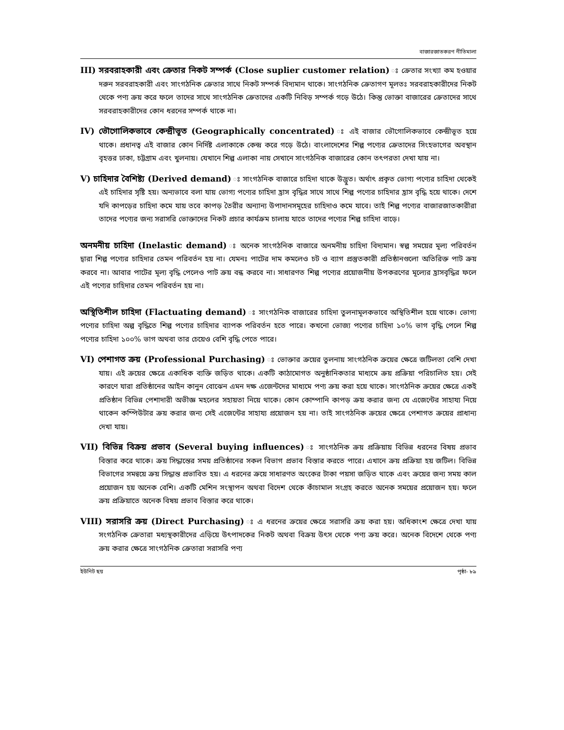বাজারজাতকরণ নীতিমালা
III) সরবরাহকারী এবং ক্রেতার নিকট সম্পর্ক (Close suplier customer relation) ঃ ক্রেতার সংখ্যা কম হওয়ার দরুন সরবরাহকারী এবং সাংগঠনিক ক্রেতার সাথে নিকট সম্পর্ক বিদ্যমান থাকে। সাংগঠনিক ক্রেতাগণ মূলতঃ সরবরাহকারীদের নিকট থেকে পণ্য ক্রয় করে ফলে তাদের সাথে সাংগঠনিক ক্রেতাদের একটি নিবিড় সম্পর্ক গড়ে উঠে। কিন্তু ভোক্তা বাজারের ক্রেতাদের সাথে সরবরাহকারীদের কোন ধরনের সম্পর্ক থাকে না।
IV) ভৌগোলিকভাবে কেন্দ্রীভূত (Geographically concentrated) ঃ এই বাজার ভৌগোলিকভাবে কেন্দ্রীভূত হয়ে থাকে। প্রধানত্ব এই বাজার কোন নির্দিষ্ট এলাকাকে কেন্দ্র করে গড়ে উঠে। বাংলাদেশের শিল্প পণ্যের ক্রেতাদের সিংহভাগের অবস্থান বৃহত্তর ঢাকা, চট্টগ্রাম এবং খুলনায়। যেখানে শিল্প এলাকা নায় সেখানে সাংগঠনিক বাজারের কোন তৎপরতা দেখা যায় না।
V) চাহিদার বৈশিষ্ট্য (Derived demand) ঃ সাংগঠনিক বাজারে চাহিদা থাকে উদ্ভুত। অর্থাৎ প্রকৃত ভোগ্য পণ্যের চাহিদা থেকেই এই চাহিদার সৃষ্টি হয়। অন্যভাবে বলা যায় ভোগ্য পণ্যের চাহিদা হ্রাস বৃদ্ধির সাথে সাথে শিল্প পণ্যের চাহিদার হ্রাস বৃদ্ধি হয়ে থাকে। দেশে যদি কাপড়ের চাহিদা কমে যায় তবে কাপড় তৈরীর অন্যান্য উপাদানসমূহের চাহিদাও কমে যাবে। তাই শিল্প পণ্যের বাজারজাতকারীরা তাদের পণ্যের জন্য সরাসরি ভোক্তাদের নিকট প্রচার কার্যক্রম চালায় যাতে তাদের পণ্যের শিল্প চাহিদা বাড়ে।
অনমনীয় চাহিদা (Inelastic demand) ঃ অনেক সাংগঠনিক বাজারে অনমনীয় চাহিদা বিদ্যমান। স্বল্প সময়ের মূল্য পরিবর্তন দ্বারা শিল্প পণ্যের চাহিদার তেমন পরিবর্তন হয় না। যেমনঃ পাটের দাম কমলেও চট ও ব্যাগ প্রস্তুতকারী প্রতিষ্ঠানগুলো অতিরিক্ত পাট ক্রয় করবে না। আবার পাটের মূল্য বৃদ্ধি পেলেও পাট ক্রয় বন্ধ করবে না। সাধারণত শিল্প পণ্যের প্রয়োজনীয় উপকরণের মূল্যের হ্রাসবৃদ্ধির ফলে এই পণ্যের চাহিদার তেমন পরিবর্তন হয় না।
অস্থিতিশীল চাহিদা (Flactuating demand) ঃ সাংগঠনিক বাজারের চাহিদা তুলনামূলকভাবে অস্থিতিশীল হয়ে থাকে। ভোগ্য পণ্যের চাহিদা অল্প বৃদ্ধিতে শিল্প পণ্যের চাহিদার ব্যাপক পরিবর্তন হতে পারে। কখনো ভোজ্য পণ্যের চাহিদা ১০% ভাগ বৃদ্ধি পেলে শিল্প পণ্যের চাহিদা ১০০% ভাগ অথবা তার চেয়েও বেশি বৃদ্ধি পেতে পারে।
VI) পেশাগত ক্রয় (Professional Purchasing) ঃ ভোক্তার ক্রয়ের তুলনায় সাংগঠনিক ক্রয়ের ক্ষেত্রে জটিলতা বেশি দেখা যায়। এই ক্রয়ের ক্ষেত্রে একাধিক ব্যক্তি জড়িত থাকে। একটি কাঠামোগত অনুষ্ঠানিকতার মাধ্যমে ক্রয় প্রক্রিয়া পরিচালিত হয়। সেই কারণে যারা প্রতিষ্ঠানের আইন কানুন বোঝেন এমন দক্ষ এজেন্টদের মাধ্যমে পণ্য ক্রয় করা হয়ে থাকে। সাংগঠনিক ক্রয়ের ক্ষেত্রে একই প্রতিষ্ঠান বিভিন্ন পেশাদারী অভীজ্ঞ মহলের সহায়তা নিয়ে থাকে। কোন কোম্পানি কাপড় ক্রয় করার জন্য যে এজেন্টের সাহায্য নিয়ে থাকেন কম্পিউটার ক্রয় করার জন্য সেই এজেন্টের সাহায্য প্রয়োজন হয় না। তাই সাংগঠনিক ক্রয়ের ক্ষেত্রে পেশাগত ক্রয়ের প্রাধান্য দেখা যায়।
VII) বিভিন্ন বিক্রয় প্রভাব (Several buying influences) ঃ সাংগঠনিক ক্রয় প্রক্রিয়ায় বিভিন্ন ধরনের বিষয় প্রভাব বিস্তার করে থাকে। ক্রয় সিদ্ধান্তের সময় প্রতিষ্ঠানের সকল বিভাগ প্রভাব বিস্তার করতে পারে। এখানে ক্রয় প্রক্রিয়া হয় জটিল। বিভিন্ন বিভাগের সমন্বয়ে ক্রয় সিদ্ধান্ত প্রভাবিত হয়। এ ধরনের ক্রয়ে সাধারণত অংকের টাকা পয়সা জড়িত থাকে এবং ক্রয়ের জন্য সময় কাল প্রয়োজন হয় অনেক বেশি। একটি মেশিন সংস্থাপন অথবা বিদেশ থেকে কাঁচামাল সংগ্রহ করতে অনেক সময়ের প্রয়োজন হয়। ফলে ক্রয় প্রক্রিয়াতে অনেক বিষয় প্রভাব বিস্তার করে থাকে।
VIII) সরাসরি ক্রয় (Direct Purchasing) ঃ এ ধরনের ক্রয়ের ক্ষেত্রে সরাসরি ক্রয় করা হয়। অধিকাংশ ক্ষেত্রে দেখা যায় সংগঠনিক ক্রেতারা মধ্যস্থকারীদের এড়িয়ে উৎপাদকের নিকট অথবা বিক্রয় উৎস থেকে পণ্য ক্রয় করে। অনেক বিদেশে থেকে পণ্য ক্রয় করার ক্ষেত্রে সাংগঠনিক ক্রেতারা সরাসরি পণ্য
ইউনিট ছয় পৃষ্ঠা- ৮৯